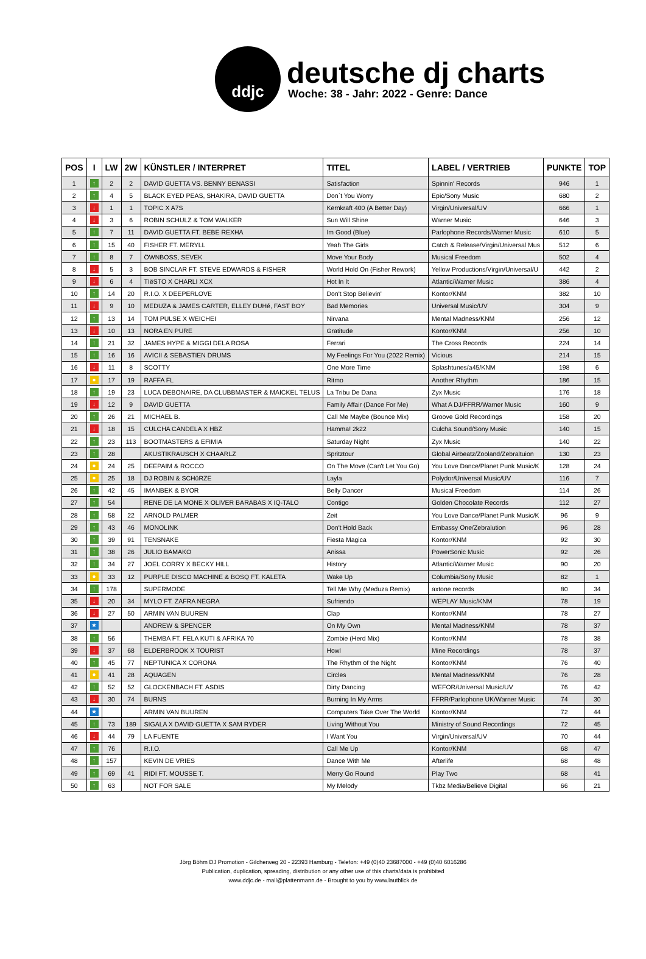ddjc
deutsche dj charts
Woche: 38 - Jahr: 2022 - Genre: Dance
| POS | I | LW | 2W | KÜNSTLER / INTERPRET | TITEL | LABEL / VERTRIEB | PUNKTE | TOP |
| --- | --- | --- | --- | --- | --- | --- | --- | --- |
| 1 | ↑ | 2 | 2 | DAVID GUETTA VS. BENNY BENASSI | Satisfaction | Spinnin' Records | 946 | 1 |
| 2 | ↑ | 4 | 5 | BLACK EYED PEAS, SHAKIRA, DAVID GUETTA | Don´t You Worry | Epic/Sony Music | 680 | 2 |
| 3 | ↓ | 1 | 1 | TOPIC X A7S | Kernkraft 400 (A Better Day) | Virgin/Universal/UV | 666 | 1 |
| 4 | ↓ | 3 | 6 | ROBIN SCHULZ & TOM WALKER | Sun Will Shine | Warner Music | 646 | 3 |
| 5 | ↑ | 7 | 11 | DAVID GUETTA FT. BEBE REXHA | Im Good (Blue) | Parlophone Records/Warner Music | 610 | 5 |
| 6 | ↑ | 15 | 40 | FISHER FT. MERYLL | Yeah The Girls | Catch & Release/Virgin/Universal Mus | 512 | 6 |
| 7 | ↑ | 8 | 7 | ÖWNBOSS, SEVEK | Move Your Body | Musical Freedom | 502 | 4 |
| 8 | ↓ | 5 | 3 | BOB SINCLAR FT. STEVE EDWARDS & FISHER | World Hold On (Fisher Rework) | Yellow Productions/Virgin/Universal/U | 442 | 2 |
| 9 | ↓ | 6 | 4 | TIëSTO X CHARLI XCX | Hot In It | Atlantic/Warner Music | 386 | 4 |
| 10 | ↑ | 14 | 20 | R.I.O. X DEEPERLOVE | Don't Stop Believin' | Kontor/KNM | 382 | 10 |
| 11 | ↓ | 9 | 10 | MEDUZA & JAMES CARTER, ELLEY DUHé, FAST BOY | Bad Memories | Universal Music/UV | 304 | 9 |
| 12 | ↑ | 13 | 14 | TOM PULSE X WEICHEI | Nirvana | Mental Madness/KNM | 256 | 12 |
| 13 | ↓ | 10 | 13 | NORA EN PURE | Gratitude | Kontor/KNM | 256 | 10 |
| 14 | ↑ | 21 | 32 | JAMES HYPE & MIGGI DELA ROSA | Ferrari | The Cross Records | 224 | 14 |
| 15 | ↑ | 16 | 16 | AVICII & SEBASTIEN DRUMS | My Feelings For You (2022 Remix) | Vicious | 214 | 15 |
| 16 | ↓ | 11 | 8 | SCOTTY | One More Time | Splashtunes/a45/KNM | 198 | 6 |
| 17 | ● | 17 | 19 | RAFFA FL | Ritmo | Another Rhythm | 186 | 15 |
| 18 | ↑ | 19 | 23 | LUCA DEBONAIRE, DA CLUBBMASTER & MAICKEL TELUS | La Tribu De Dana | Zyx Music | 176 | 18 |
| 19 | ↓ | 12 | 9 | DAVID GUETTA | Family Affair (Dance For Me) | What A DJ/FFRR/Warner Music | 160 | 9 |
| 20 | ↑ | 26 | 21 | MICHAEL B. | Call Me Maybe (Bounce Mix) | Groove Gold Recordings | 158 | 20 |
| 21 | ↓ | 18 | 15 | CULCHA CANDELA X HBZ | Hamma! 2k22 | Culcha Sound/Sony Music | 140 | 15 |
| 22 | ↑ | 23 | 113 | BOOTMASTERS & EFIMIA | Saturday Night | Zyx Music | 140 | 22 |
| 23 | ↑ | 28 | | AKUSTIKRAUSCH X CHAARLZ | Spritztour | Global Airbeatz/Zooland/Zebraltuion | 130 | 23 |
| 24 | ● | 24 | 25 | DEEPAIM & ROCCO | On The Move (Can't Let You Go) | You Love Dance/Planet Punk Music/K | 128 | 24 |
| 25 | ● | 25 | 18 | DJ ROBIN & SCHüRZE | Layla | Polydor/Universal Music/UV | 116 | 7 |
| 26 | ↑ | 42 | 45 | IMANBEK & BYOR | Belly Dancer | Musical Freedom | 114 | 26 |
| 27 | ↑ | 54 | | RENE DE LA MONE X OLIVER BARABAS X IQ-TALO | Contigo | Golden Chocolate Records | 112 | 27 |
| 28 | ↑ | 58 | 22 | ARNOLD PALMER | Zeit | You Love Dance/Planet Punk Music/K | 96 | 9 |
| 29 | ↑ | 43 | 46 | MONOLINK | Don't Hold Back | Embassy One/Zebralution | 96 | 28 |
| 30 | ↑ | 39 | 91 | TENSNAKE | Fiesta Magica | Kontor/KNM | 92 | 30 |
| 31 | ↑ | 38 | 26 | JULIO BAMAKO | Anissa | PowerSonic Music | 92 | 26 |
| 32 | ↑ | 34 | 27 | JOEL CORRY X BECKY HILL | History | Atlantic/Warner Music | 90 | 20 |
| 33 | ● | 33 | 12 | PURPLE DISCO MACHINE & BOSQ FT. KALETA | Wake Up | Columbia/Sony Music | 82 | 1 |
| 34 | ↑ | 178 | | SUPERMODE | Tell Me Why (Meduza Remix) | axtone records | 80 | 34 |
| 35 | ↓ | 20 | 34 | MYLO FT. ZAFRA NEGRA | Sufriendo | WEPLAY Music/KNM | 78 | 19 |
| 36 | ↓ | 27 | 50 | ARMIN VAN BUUREN | Clap | Kontor/KNM | 78 | 27 |
| 37 | ★ | | | ANDREW & SPENCER | On My Own | Mental Madness/KNM | 78 | 37 |
| 38 | ↑ | 56 | | THEMBA FT. FELA KUTI & AFRIKA 70 | Zombie (Herd Mix) | Kontor/KNM | 78 | 38 |
| 39 | ↓ | 37 | 68 | ELDERBROOK X TOURIST | Howl | Mine Recordings | 78 | 37 |
| 40 | ↑ | 45 | 77 | NEPTUNICA X CORONA | The Rhythm of the Night | Kontor/KNM | 76 | 40 |
| 41 | ● | 41 | 28 | AQUAGEN | Circles | Mental Madness/KNM | 76 | 28 |
| 42 | ↑ | 52 | 52 | GLOCKENBACH FT. ASDIS | Dirty Dancing | WEFOR/Universal Music/UV | 76 | 42 |
| 43 | ↓ | 30 | 74 | BURNS | Burning In My Arms | FFRR/Parlophone UK/Warner Music | 74 | 30 |
| 44 | ★ | | | ARMIN VAN BUUREN | Computers Take Over The World | Kontor/KNM | 72 | 44 |
| 45 | ↑ | 73 | 189 | SIGALA X DAVID GUETTA X SAM RYDER | Living Without You | Ministry of Sound Recordings | 72 | 45 |
| 46 | ↓ | 44 | 79 | LA FUENTE | I Want You | Virgin/Universal/UV | 70 | 44 |
| 47 | ↑ | 76 | | R.I.O. | Call Me Up | Kontor/KNM | 68 | 47 |
| 48 | ↑ | 157 | | KEVIN DE VRIES | Dance With Me | Afterlife | 68 | 48 |
| 49 | ↑ | 69 | 41 | RIDI FT. MOUSSE T. | Merry Go Round | Play Two | 68 | 41 |
| 50 | ↑ | 63 | | NOT FOR SALE | My Melody | Tkbz Media/Believe Digital | 66 | 21 |
Jörg Böhm DJ Promotion - Gilcherweg 20 - 22393 Hamburg - Telefon: +49 (0)40 23687000 - +49 (0)40 6016286
Publication, duplication, spreading, distribution or any other use of this charts/data is prohibited
www.ddjc.de - mail@plattenmann.de - Brought to you by www.lautblick.de